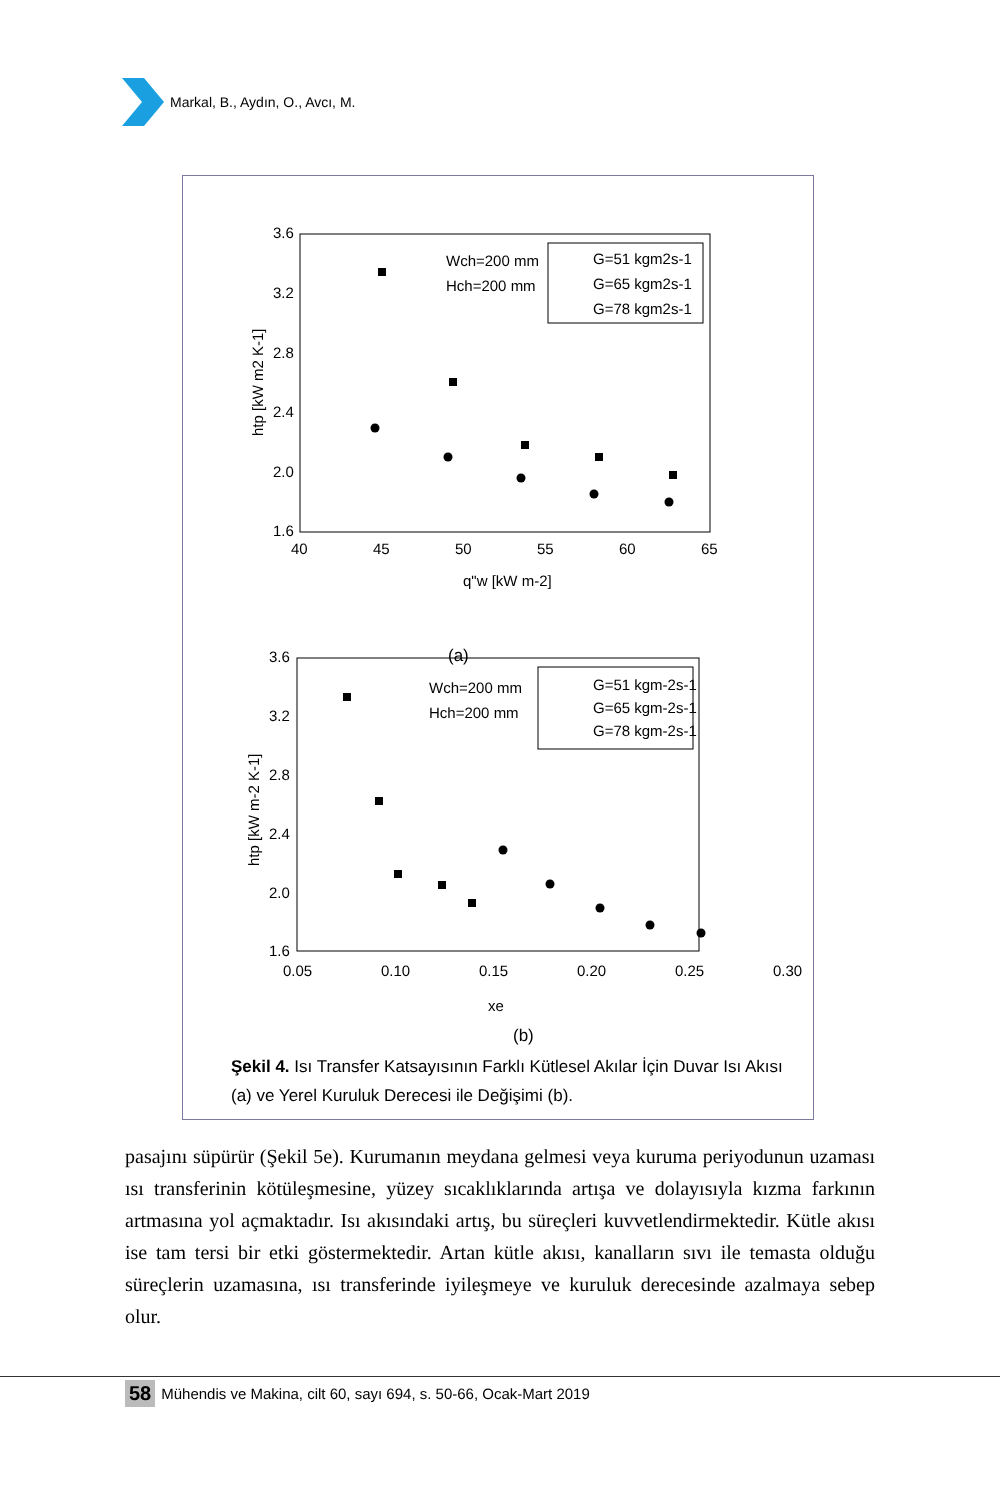Markal, B., Aydın, O., Avcı, M.
3.6
3.2
2.8
2.4
2.0
1.6
40
45
50
55
60
65
q"w [kW m-2]
htp [kW m2 K-1]
Wch=200 mm
Hch=200 mm
G=51 kgm2s-1
G=65 kgm2s-1
G=78 kgm2s-1
(a)
3.6
3.2
2.8
2.4
2.0
1.6
0.05
0.10
0.15
0.20
0.25
0.30
xe
htp [kW m-2 K-1]
Wch=200 mm
Hch=200 mm
G=51 kgm-2s-1
G=65 kgm-2s-1
G=78 kgm-2s-1
(b)
Şekil 4. Isı Transfer Katsayısının Farklı Kütlesel Akılar İçin Duvar Isı Akısı (a) ve Yerel Kuruluk Derecesi ile Değişimi (b).
pasajını süpürür (Şekil 5e). Kurumanın meydana gelmesi veya kuruma periyodunun uzaması ısı transferinin kötüleşmesine, yüzey sıcaklıklarında artışa ve dolayısıyla kızma farkının artmasına yol açmaktadır. Isı akısındaki artış, bu süreçleri kuvvetlendirmektedir. Kütle akısı ise tam tersi bir etki göstermektedir. Artan kütle akısı, kanalların sıvı ile temasta olduğu süreçlerin uzamasına, ısı transferinde iyileşmeye ve kuruluk derecesinde azalmaya sebep olur.
58 Mühendis ve Makina, cilt 60, sayı 694, s. 50-66, Ocak-Mart 2019